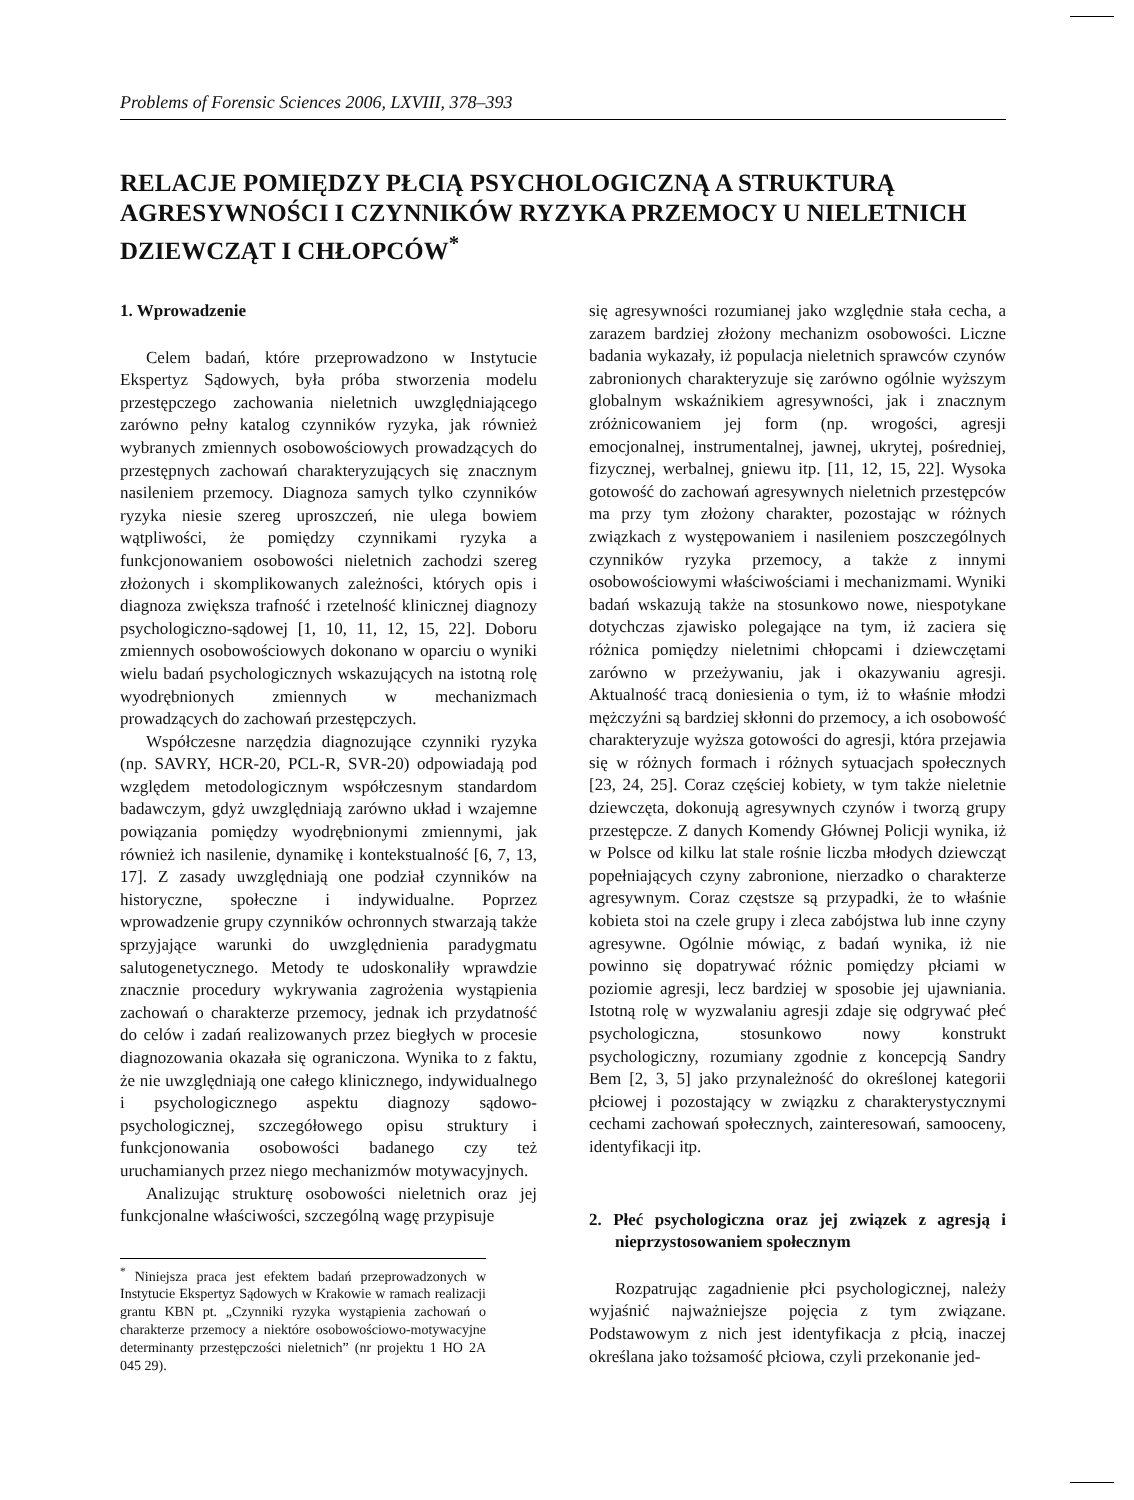Problems of Forensic Sciences 2006, LXVIII, 378–393
RELACJE POMIĘDZY PŁCIĄ PSYCHOLOGICZNĄ A STRUKTURĄ AGRESYWNOŚCI I CZYNNIKÓW RYZYKA PRZEMOCY U NIELETNICH DZIEWCZĄT I CHŁOPCÓW<sup>*</sup>
1. Wprowadzenie
Celem badań, które przeprowadzono w Instytucie Ekspertyz Sądowych, była próba stworzenia modelu przestępczego zachowania nieletnich uwzględniającego zarówno pełny katalog czynników ryzyka, jak również wybranych zmiennych osobowościowych prowadzących do przestępnych zachowań charakteryzujących się znacznym nasileniem przemocy. Diagnoza samych tylko czynników ryzyka niesie szereg uproszczeń, nie ulega bowiem wątpliwości, że pomiędzy czynnikami ryzyka a funkcjonowaniem osobowości nieletnich zachodzi szereg złożonych i skomplikowanych zależności, których opis i diagnoza zwiększa trafność i rzetelność klinicznej diagnozy psychologiczno-sądowej [1, 10, 11, 12, 15, 22]. Doboru zmiennych osobowościowych dokonano w oparciu o wyniki wielu badań psychologicznych wskazujących na istotną rolę wyodrębnionych zmiennych w mechanizmach prowadzących do zachowań przestępczych.
Współczesne narzędzia diagnozujące czynniki ryzyka (np. SAVRY, HCR-20, PCL-R, SVR-20) odpowiadają pod względem metodologicznym współczesnym standardom badawczym, gdyż uwzględniają zarówno układ i wzajemne powiązania pomiędzy wyodrębnionymi zmiennymi, jak również ich nasilenie, dynamikę i kontekstualność [6, 7, 13, 17]. Z zasady uwzględniają one podział czynników na historyczne, społeczne i indywidualne. Poprzez wprowadzenie grupy czynników ochronnych stwarzają także sprzyjające warunki do uwzględnienia paradygmatu salutogenetycznego. Metody te udoskonaliły wprawdzie znacznie procedury wykrywania zagrożenia wystąpienia zachowań o charakterze przemocy, jednak ich przydatność do celów i zadań realizowanych przez biegłych w procesie diagnozowania okazała się ograniczona. Wynika to z faktu, że nie uwzględniają one całego klinicznego, indywidualnego i psychologicznego aspektu diagnozy sądowo-psychologicznej, szczegółowego opisu struktury i funkcjonowania osobowości badanego czy też uruchamianych przez niego mechanizmów motywacyjnych.
Analizując strukturę osobowości nieletnich oraz jej funkcjonalne właściwości, szczególną wagę przypisuje
<sup>*</sup> Niniejsza praca jest efektem badań przeprowadzonych w Instytucie Ekspertyz Sądowych w Krakowie w ramach realizacji grantu KBN pt. „Czynniki ryzyka wystąpienia zachowań o charakterze przemocy a niektóre osobowościowo-motywacyjne determinanty przestępczości nieletnich” (nr projektu 1 HO 2A 045 29).
się agresywności rozumianej jako względnie stała cecha, a zarazem bardziej złożony mechanizm osobowości. Liczne badania wykazały, iż populacja nieletnich sprawców czynów zabronionych charakteryzuje się zarówno ogólnie wyższym globalnym wskaźnikiem agresywności, jak i znacznym zróżnicowaniem jej form (np. wrogości, agresji emocjonalnej, instrumentalnej, jawnej, ukrytej, pośredniej, fizycznej, werbalnej, gniewu itp. [11, 12, 15, 22]. Wysoka gotowość do zachowań agresywnych nieletnich przestępców ma przy tym złożony charakter, pozostając w różnych związkach z występowaniem i nasileniem poszczególnych czynników ryzyka przemocy, a także z innymi osobowościowymi właściwościami i mechanizmami. Wyniki badań wskazują także na stosunkowo nowe, niespotykane dotychczas zjawisko polegające na tym, iż zaciera się różnica pomiędzy nieletnimi chłopcami i dziewczętami zarówno w przeżywaniu, jak i okazywaniu agresji. Aktualność tracą doniesienia o tym, iż to właśnie młodzi mężczyźni są bardziej skłonni do przemocy, a ich osobowość charakteryzuje wyższa gotowości do agresji, która przejawia się w różnych formach i różnych sytuacjach społecznych [23, 24, 25]. Coraz częściej kobiety, w tym także nieletnie dziewczęta, dokonują agresywnych czynów i tworzą grupy przestępcze. Z danych Komendy Głównej Policji wynika, iż w Polsce od kilku lat stale rośnie liczba młodych dziewcząt popełniających czyny zabronione, nierzadko o charakterze agresywnym. Coraz częstsze są przypadki, że to właśnie kobieta stoi na czele grupy i zleca zabójstwa lub inne czyny agresywne. Ogólnie mówiąc, z badań wynika, iż nie powinno się dopatrywać różnic pomiędzy płciami w poziomie agresji, lecz bardziej w sposobie jej ujawniania. Istotną rolę w wyzwalaniu agresji zdaje się odgrywać płeć psychologiczna, stosunkowo nowy konstrukt psychologiczny, rozumiany zgodnie z koncepcją Sandry Bem [2, 3, 5] jako przynależność do określonej kategorii płciowej i pozostający w związku z charakterystycznymi cechami zachowań społecznych, zainteresowań, samooceny, identyfikacji itp.
2. Płeć psychologiczna oraz jej związek z agresją i nieprzystosowaniem społecznym
Rozpatrując zagadnienie płci psychologicznej, należy wyjaśnić najważniejsze pojęcia z tym związane. Podstawowym z nich jest identyfikacja z płcią, inaczej określana jako tożsamość płciowa, czyli przekonanie jed-